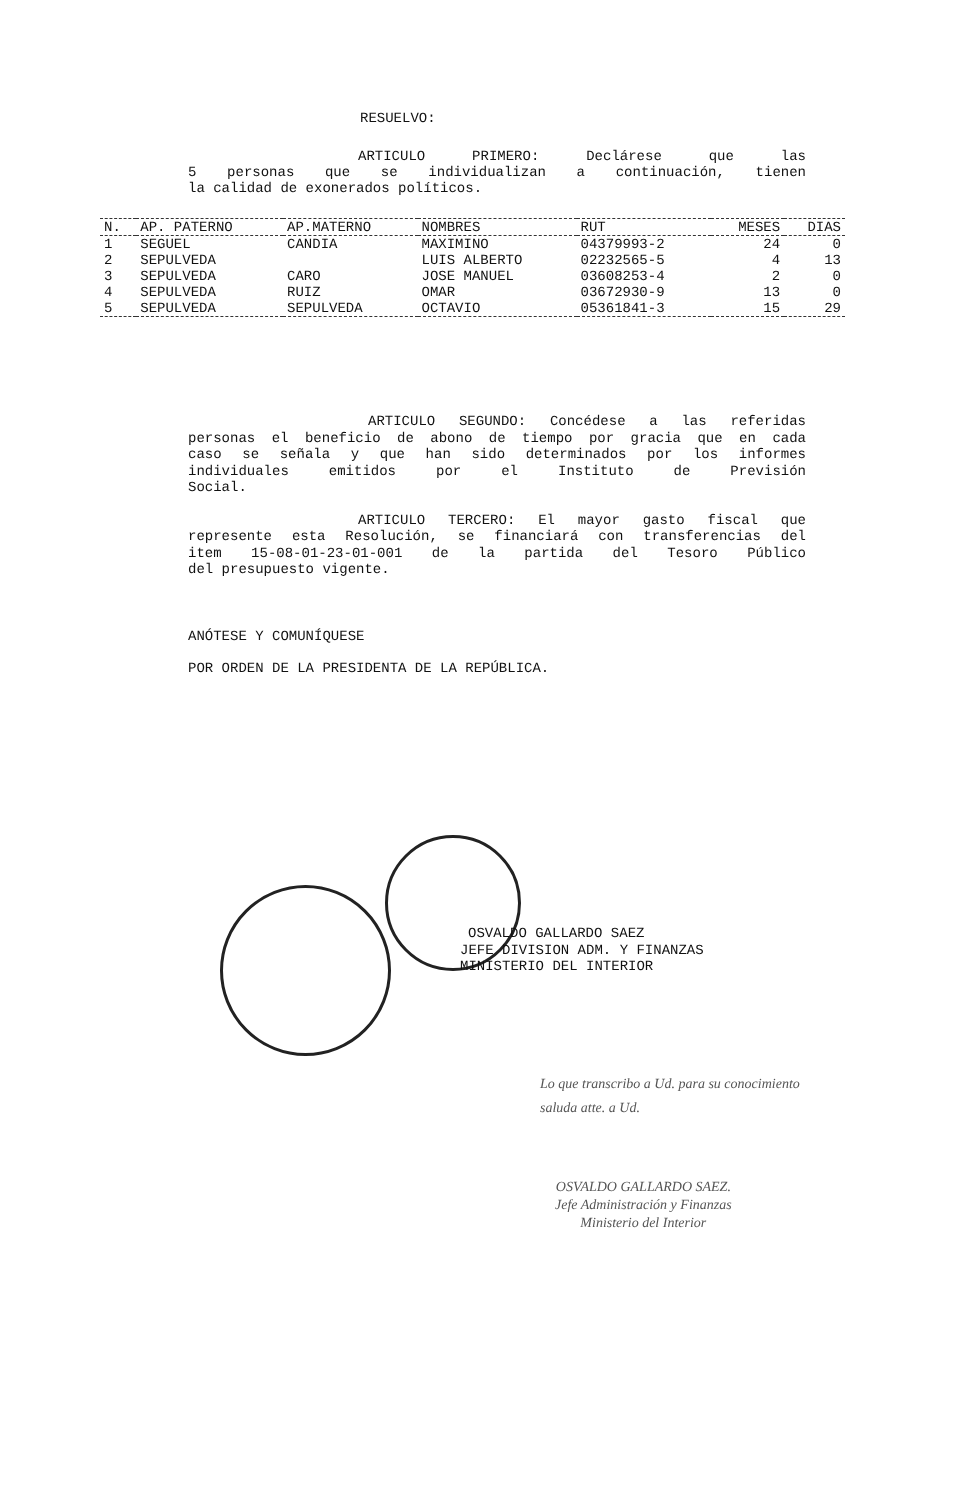RESUELVO:
ARTICULO PRIMERO: Declárese que las
5 personas que se individualizan a continuación, tienen
la calidad de exonerados políticos.
| N. | AP. PATERNO | AP.MATERNO | NOMBRES | RUT | MESES | DIAS |
| --- | --- | --- | --- | --- | --- | --- |
| 1 | SEGUEL | CANDIA | MAXIMINO | 04379993-2 | 24 | 0 |
| 2 | SEPULVEDA | | LUIS ALBERTO | 02232565-5 | 4 | 13 |
| 3 | SEPULVEDA | CARO | JOSE MANUEL | 03608253-4 | 2 | 0 |
| 4 | SEPULVEDA | RUIZ | OMAR | 03672930-9 | 13 | 0 |
| 5 | SEPULVEDA | SEPULVEDA | OCTAVIO | 05361841-3 | 15 | 29 |
ARTICULO SEGUNDO: Concédese a las referidas
personas el beneficio de abono de tiempo por gracia que en cada
caso se señala y que han sido determinados por los informes
individuales emitidos por el Instituto de Previsión
Social.
ARTICULO TERCERO: El mayor gasto fiscal que
represente esta Resolución, se financiará con transferencias del
item 15-08-01-23-01-001 de la partida del Tesoro Público
del presupuesto vigente.
ANÓTESE Y COMUNÍQUESE
POR ORDEN DE LA PRESIDENTA DE LA REPÚBLICA.
OSVALDO GALLARDO SAEZ
JEFE DIVISION ADM. Y FINANZAS
MINISTERIO DEL INTERIOR
Lo que transcribo a Ud. para su conocimiento
saluda atte. a Ud.
OSVALDO GALLARDO SAEZ.
Jefe Administración y Finanzas
Ministerio del Interior